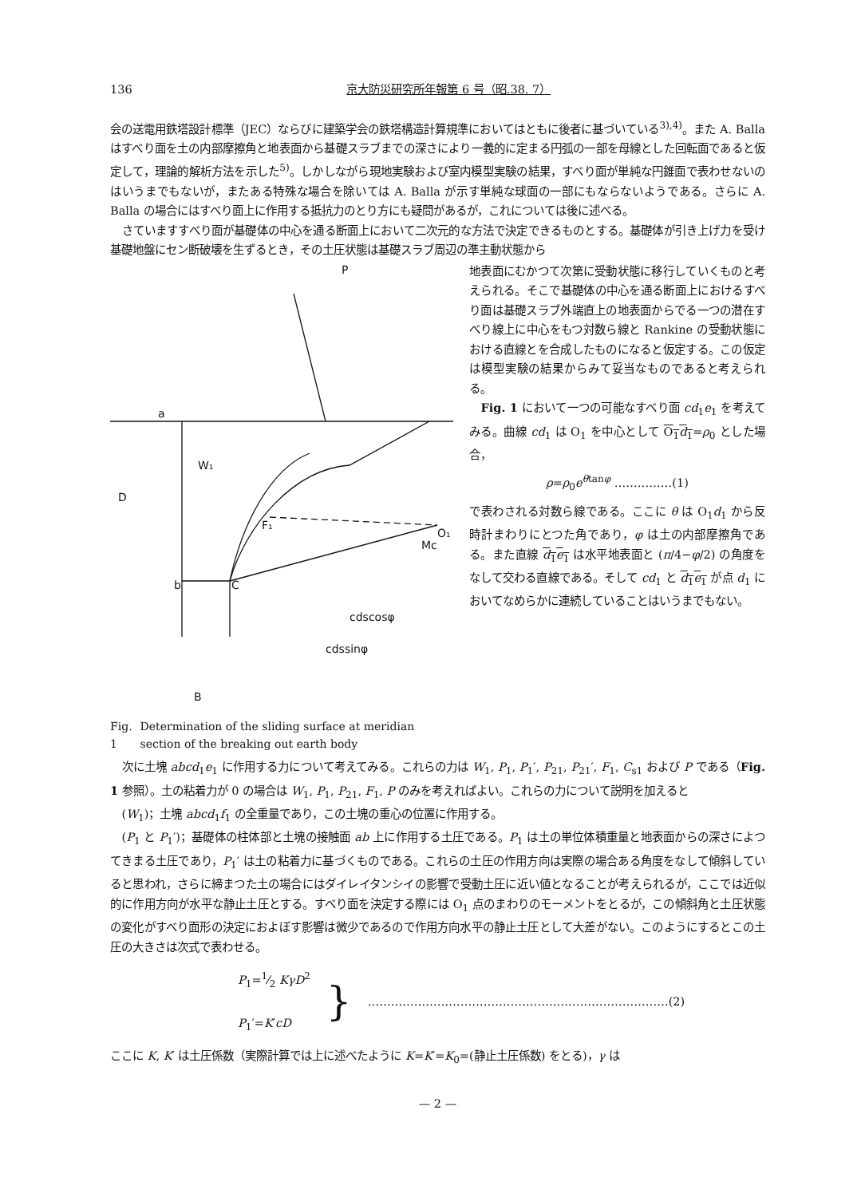136 京大防災研究所年報第 6 号（昭.38. 7）
会の送電用鉄塔設計標準（JEC）ならびに建築学会の鉄塔構造計算規準においてはともに後者に基づいている<sup>3),4)</sup>。また A. Balla はすべり面を土の内部摩擦角と地表面から基礎スラブまでの深さにより一義的に定まる円弧の一部を母線とした回転面であると仮定して，理論的解析方法を示した<sup>5)</sup>。しかしながら現地実験および室内模型実験の結果，すべり面が単純な円錐面で表わせないのはいうまでもないが，またある特殊な場合を除いては A. Balla が示す単純な球面の一部にもならないようである。さらに A. Balla の場合にはすべり面上に作用する抵抗力のとり方にも疑問があるが，これについては後に述べる。
さていますすべり面が基礎体の中心を通る断面上において二次元的な方法で決定できるものとする。基礎体が引き上げ力を受け基礎地盤にセン断破壊を生ずるとき，その土圧状態は基礎スラブ周辺の準主動状態から
P
a
b
C
D
B
O₁
Mc
F₁
W₁
cdscosφ
cdssinφ
Fig. 1 Determination of the sliding surface at meridian section of the breaking out earth body
地表面にむかつて次第に受動状態に移行していくものと考えられる。そこで基礎体の中心を通る断面上におけるすべり面は基礎スラブ外端直上の地表面からでる一つの潜在すべり線上に中心をもつ対数ら線と Rankine の受動状態における直線とを合成したものになると仮定する。この仮定は模型実験の結果からみて妥当なものであると考えられる。
Fig. 1 において一つの可能なすべり面 cd<sub>1</sub>e<sub>1</sub> を考えてみる。曲線 cd<sub>1</sub> は O<sub>1</sub> を中心として O<sub>1</sub>d<sub>1</sub>=ρ<sub>0</sub> とした場合，
ρ=ρ<sub>0</sub>e<sup>θtanφ</sup> ……………(1)
で表わされる対数ら線である。ここに θ は O<sub>1</sub>d<sub>1</sub> から反時計まわりにとつた角であり，φ は土の内部摩擦角である。また直線 d<sub>1</sub>e<sub>1</sub> は水平地表面と (π/4−φ/2) の角度をなして交わる直線である。そして cd<sub>1</sub> と d<sub>1</sub>e<sub>1</sub> が点 d<sub>1</sub> においてなめらかに連続していることはいうまでもない。
次に土塊 abcd<sub>1</sub>e<sub>1</sub> に作用する力について考えてみる。これらの力は W<sub>1</sub>, P<sub>1</sub>, P<sub>1</sub>′, P<sub>21</sub>, P<sub>21</sub>′, F<sub>1</sub>, C<sub>s1</sub> および P である（Fig. 1 参照）。土の粘着力が 0 の場合は W<sub>1</sub>, P<sub>1</sub>, P<sub>21</sub>, F<sub>1</sub>, P のみを考えればよい。これらの力について説明を加えると
(W<sub>1</sub>)；土塊 abcd<sub>1</sub>f<sub>1</sub> の全重量であり，この土塊の重心の位置に作用する。
(P<sub>1</sub> と P<sub>1</sub>′)；基礎体の柱体部と土塊の接触面 ab 上に作用する土圧である。P<sub>1</sub> は土の単位体積重量と地表面からの深さによつてきまる土圧であり，P<sub>1</sub>′ は土の粘着力に基づくものである。これらの土圧の作用方向は実際の場合ある角度をなして傾斜していると思われ，さらに締まつた土の場合にはダイレイタンシイの影響で受動土圧に近い値となることが考えられるが，ここでは近似的に作用方向が水平な静止土圧とする。すべり面を決定する際には O<sub>1</sub> 点のまわりのモーメントをとるが，この傾斜角と土圧状態の変化がすべり面形の決定におよぼす影響は微少であるので作用方向水平の静止土圧として大差がない。このようにするとこの土圧の大きさは次式で表わせる。
P<sub>1</sub>=1⁄2 KγD<sup>2</sup>
P<sub>1</sub>′=K′cD
} ……………………………………………………………………(2)
ここに K, K′ は土圧係数（実際計算では上に述べたように K=K′=K<sub>0</sub>=(静止土圧係数) をとる)，γ は
— 2 —